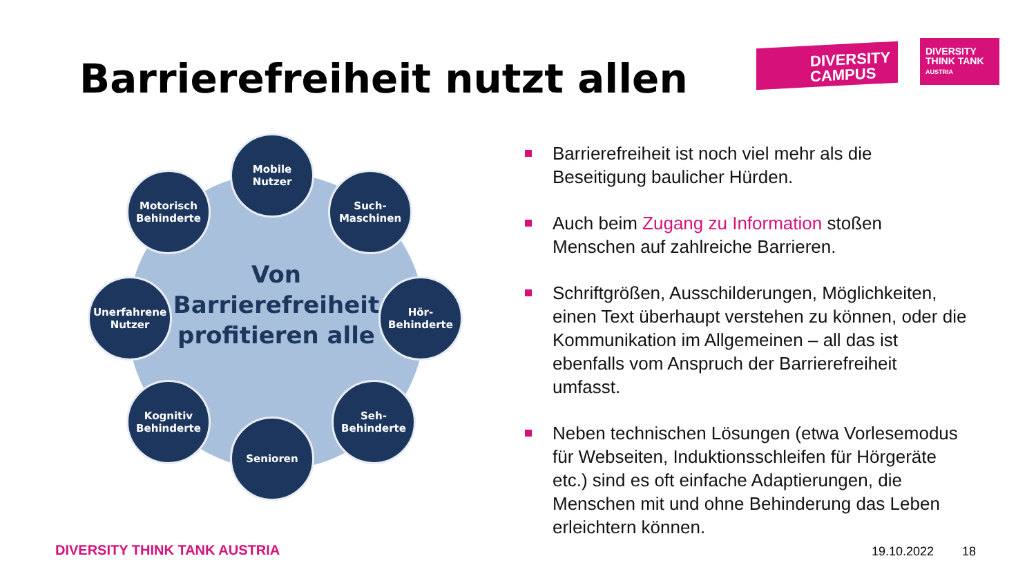Barrierefreiheit nutzt allen
DIVERSITY
CAMPUS
DIVERSITY
THINK TANK
AUSTRIA
Von
Barrierefreiheit
profitieren alle
Mobile
Nutzer
Motorisch
Behinderte
Such-
Maschinen
Unerfahrene
Nutzer
Hör-
Behinderte
Kognitiv
Behinderte
Seh-
Behinderte
Senioren
Barrierefreiheit ist noch viel mehr als die Beseitigung baulicher Hürden.
Auch beim Zugang zu Information stoßen Menschen auf zahlreiche Barrieren.
Schriftgrößen, Ausschilderungen, Möglichkeiten, einen Text überhaupt verstehen zu können, oder die Kommunikation im Allgemeinen – all das ist ebenfalls vom Anspruch der Barrierefreiheit umfasst.
Neben technischen Lösungen (etwa Vorlesemodus für Webseiten, Induktionsschleifen für Hörgeräte etc.) sind es oft einfache Adaptierungen, die Menschen mit und ohne Behinderung das Leben erleichtern können.
DIVERSITY THINK TANK AUSTRIA 19.10.2022 18